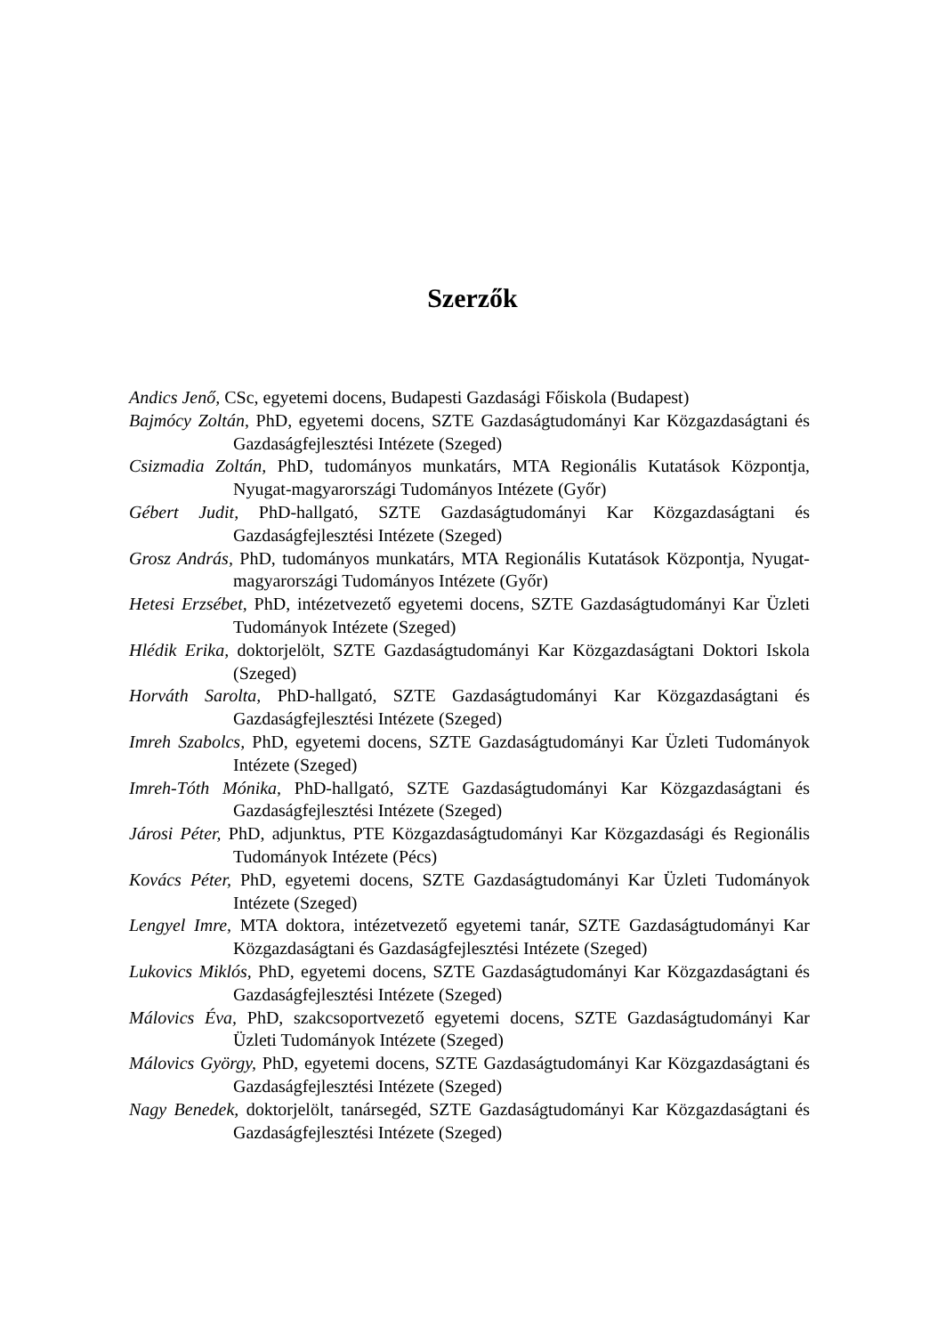Szerzők
Andics Jenő, CSc, egyetemi docens, Budapesti Gazdasági Főiskola (Budapest)
Bajmócy Zoltán, PhD, egyetemi docens, SZTE Gazdaságtudományi Kar Közgazdaságtani és Gazdaságfejlesztési Intézete (Szeged)
Csizmadia Zoltán, PhD, tudományos munkatárs, MTA Regionális Kutatások Központja, Nyugat-magyarországi Tudományos Intézete (Győr)
Gébert Judit, PhD-hallgató, SZTE Gazdaságtudományi Kar Közgazdaságtani és Gazdaságfejlesztési Intézete (Szeged)
Grosz András, PhD, tudományos munkatárs, MTA Regionális Kutatások Központja, Nyugat-magyarországi Tudományos Intézete (Győr)
Hetesi Erzsébet, PhD, intézetvezető egyetemi docens, SZTE Gazdaságtudományi Kar Üzleti Tudományok Intézete (Szeged)
Hlédik Erika, doktorjelölt, SZTE Gazdaságtudományi Kar Közgazdaságtani Doktori Iskola (Szeged)
Horváth Sarolta, PhD-hallgató, SZTE Gazdaságtudományi Kar Közgazdaságtani és Gazdaságfejlesztési Intézete (Szeged)
Imreh Szabolcs, PhD, egyetemi docens, SZTE Gazdaságtudományi Kar Üzleti Tudományok Intézete (Szeged)
Imreh-Tóth Mónika, PhD-hallgató, SZTE Gazdaságtudományi Kar Közgazdaságtani és Gazdaságfejlesztési Intézete (Szeged)
Járosi Péter, PhD, adjunktus, PTE Közgazdaságtudományi Kar Közgazdasági és Regionális Tudományok Intézete (Pécs)
Kovács Péter, PhD, egyetemi docens, SZTE Gazdaságtudományi Kar Üzleti Tudományok Intézete (Szeged)
Lengyel Imre, MTA doktora, intézetvezető egyetemi tanár, SZTE Gazdaságtudományi Kar Közgazdaságtani és Gazdaságfejlesztési Intézete (Szeged)
Lukovics Miklós, PhD, egyetemi docens, SZTE Gazdaságtudományi Kar Közgazdaságtani és Gazdaságfejlesztési Intézete (Szeged)
Málovics Éva, PhD, szakcsoportvezető egyetemi docens, SZTE Gazdaságtudományi Kar Üzleti Tudományok Intézete (Szeged)
Málovics György, PhD, egyetemi docens, SZTE Gazdaságtudományi Kar Közgazdaságtani és Gazdaságfejlesztési Intézete (Szeged)
Nagy Benedek, doktorjelölt, tanársegéd, SZTE Gazdaságtudományi Kar Közgazdaságtani és Gazdaságfejlesztési Intézete (Szeged)